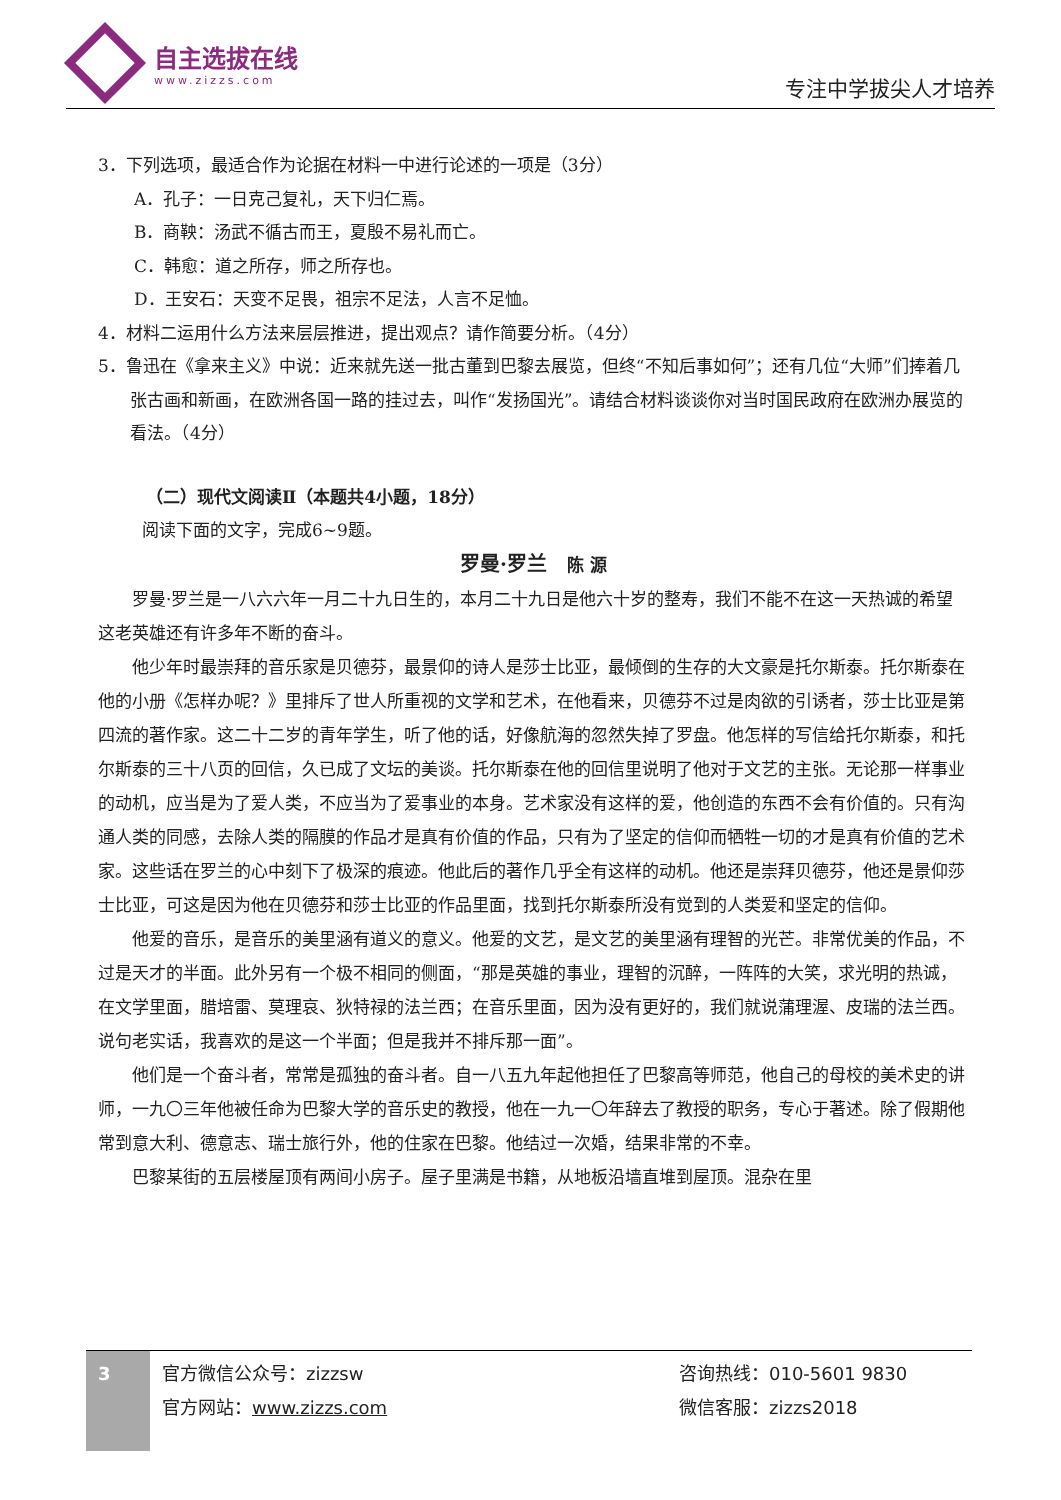自主选拔在线
www.zizzs.com
专注中学拔尖人才培养
3．下列选项，最适合作为论据在材料一中进行论述的一项是（3分）
A．孔子：一日克己复礼，天下归仁焉。
B．商鞅：汤武不循古而王，夏殷不易礼而亡。
C．韩愈：道之所存，师之所存也。
D．王安石：天变不足畏，祖宗不足法，人言不足恤。
4．材料二运用什么方法来层层推进，提出观点？请作简要分析。（4分）
5．鲁迅在《拿来主义》中说：近来就先送一批古董到巴黎去展览，但终“不知后事如何”；还有几位“大师”们捧着几张古画和新画，在欧洲各国一路的挂过去，叫作“发扬国光”。请结合材料谈谈你对当时国民政府在欧洲办展览的看法。（4分）
（二）现代文阅读Ⅱ（本题共4小题，18分）
阅读下面的文字，完成6~9题。
罗曼·罗兰　陈 源
罗曼·罗兰是一八六六年一月二十九日生的，本月二十九日是他六十岁的整寿，我们不能不在这一天热诚的希望这老英雄还有许多年不断的奋斗。
他少年时最崇拜的音乐家是贝德芬，最景仰的诗人是莎士比亚，最倾倒的生存的大文豪是托尔斯泰。托尔斯泰在他的小册《怎样办呢？》里排斥了世人所重视的文学和艺术，在他看来，贝德芬不过是肉欲的引诱者，莎士比亚是第四流的著作家。这二十二岁的青年学生，听了他的话，好像航海的忽然失掉了罗盘。他怎样的写信给托尔斯泰，和托尔斯泰的三十八页的回信，久已成了文坛的美谈。托尔斯泰在他的回信里说明了他对于文艺的主张。无论那一样事业的动机，应当是为了爱人类，不应当为了爱事业的本身。艺术家没有这样的爱，他创造的东西不会有价值的。只有沟通人类的同感，去除人类的隔膜的作品才是真有价值的作品，只有为了坚定的信仰而牺牲一切的才是真有价值的艺术家。这些话在罗兰的心中刻下了极深的痕迹。他此后的著作几乎全有这样的动机。他还是崇拜贝德芬，他还是景仰莎士比亚，可这是因为他在贝德芬和莎士比亚的作品里面，找到托尔斯泰所没有觉到的人类爱和坚定的信仰。
他爱的音乐，是音乐的美里涵有道义的意义。他爱的文艺，是文艺的美里涵有理智的光芒。非常优美的作品，不过是天才的半面。此外另有一个极不相同的侧面，“那是英雄的事业，理智的沉醉，一阵阵的大笑，求光明的热诚，在文学里面，腊培雷、莫理哀、狄特禄的法兰西；在音乐里面，因为没有更好的，我们就说蒲理渥、皮瑞的法兰西。说句老实话，我喜欢的是这一个半面；但是我并不排斥那一面”。
他们是一个奋斗者，常常是孤独的奋斗者。自一八五九年起他担任了巴黎高等师范，他自己的母校的美术史的讲师，一九〇三年他被任命为巴黎大学的音乐史的教授，他在一九一〇年辞去了教授的职务，专心于著述。除了假期他常到意大利、德意志、瑞士旅行外，他的住家在巴黎。他结过一次婚，结果非常的不幸。
巴黎某街的五层楼屋顶有两间小房子。屋子里满是书籍，从地板沿墙直堆到屋顶。混杂在里
3
官方微信公众号：zizzsw
官方网站：www.zizzs.com
咨询热线：010-5601 9830
微信客服：zizzs2018